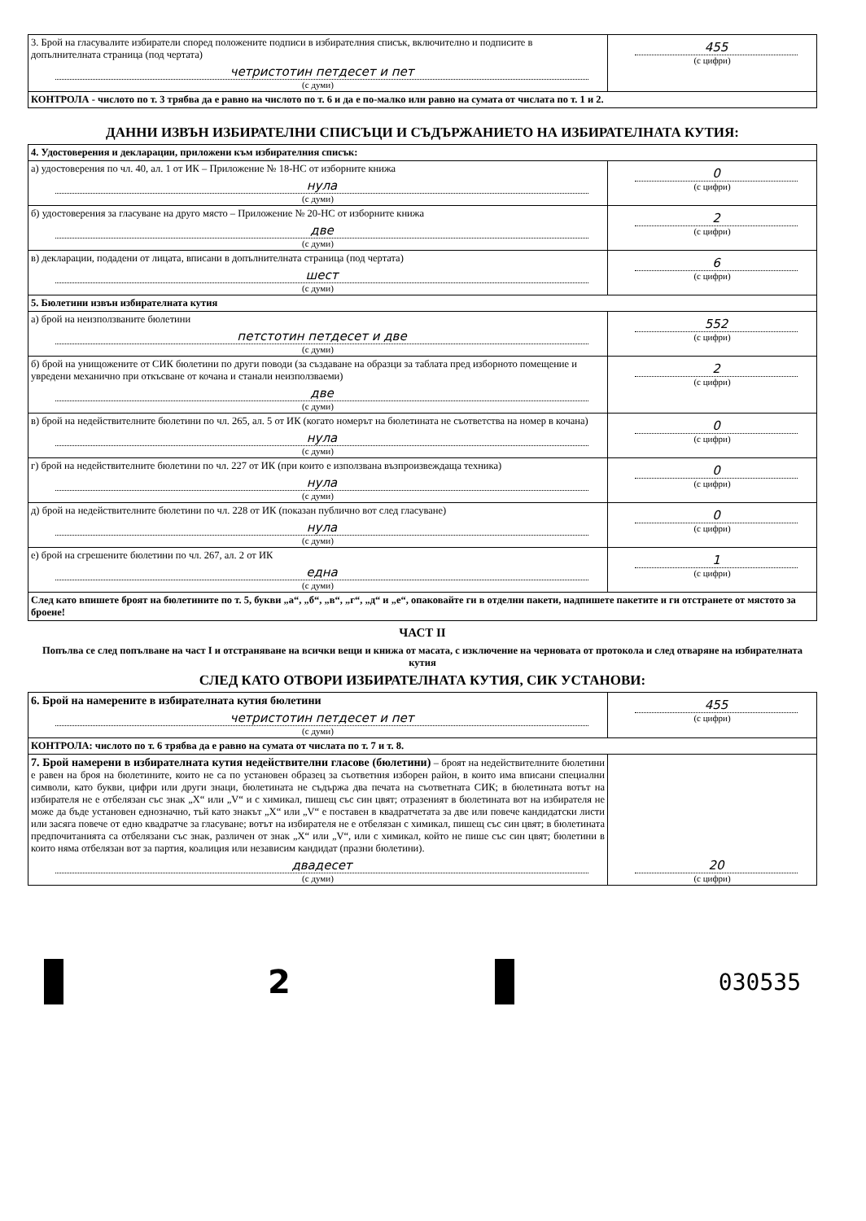| 3. Брой на гласувалите избиратели според положените подписи в избирателния списък, включително и подписите в допълнителната страница (под чертата) четристотин петдесет и пет (с думи) | 455 (с цифри) |
| КОНТРОЛА - числото по т. 3 трябва да е равно на числото по т. 6 и да е по-малко или равно на сумата от числата по т. 1 и 2. | |
ДАННИ ИЗВЪН ИЗБИРАТЕЛНИ СПИСЪЦИ И СЪДЪРЖАНИЕТО НА ИЗБИРАТЕЛНАТА КУТИЯ:
| 4. Удостоверения и декларации, приложени към избирателния списък: | |
| а) удостоверения по чл. 40, ал. 1 от ИК – Приложение № 18-НС от изборните книжа нула (с думи) | 0 (с цифри) |
| б) удостоверения за гласуване на друго място – Приложение № 20-НС от изборните книжа две (с думи) | 2 (с цифри) |
| в) декларации, подадени от лицата, вписани в допълнителната страница (под чертата) шест (с думи) | 6 (с цифри) |
| 5. Бюлетини извън избирателната кутия | |
| а) брой на неизползваните бюлетини петстотин петдесет и две (с думи) | 552 (с цифри) |
| б) брой на унищожените от СИК бюлетини по други поводи (за създаване на образци за таблата пред изборното помещение и увредени механично при откъсване от кочана и станали неизползваеми) две (с думи) | 2 (с цифри) |
| в) брой на недействителните бюлетини по чл. 265, ал. 5 от ИК (когато номерът на бюлетината не съответства на номер в кочана) нула (с думи) | 0 (с цифри) |
| г) брой на недействителните бюлетини по чл. 227 от ИК (при които е използвана възпроизвеждаща техника) нула (с думи) | 0 (с цифри) |
| д) брой на недействителните бюлетини по чл. 228 от ИК (показан публично вот след гласуване) нула (с думи) | 0 (с цифри) |
| е) брой на сгрешените бюлетини по чл. 267, ал. 2 от ИК една (с думи) | 1 (с цифри) |
| След като впишете броят на бюлетините по т. 5, букви „а“, „б“, „в“, „г“, „д“ и „е“, опаковайте ги в отделни пакети, надпишете пакетите и ги отстранете от мястото за броене! | |
ЧАСТ II
Попълва се след попълване на част I и отстраняване на всички вещи и книжа от масата, с изключение на черновата от протокола и след отваряне на избирателната кутия
СЛЕД КАТО ОТВОРИ ИЗБИРАТЕЛНАТА КУТИЯ, СИК УСТАНОВИ:
| 6. Брой на намерените в избирателната кутия бюлетини четристотин петдесет и пет (с думи) | 455 (с цифри) |
| КОНТРОЛА: числото по т. 6 трябва да е равно на сумата от числата по т. 7 и т. 8. | |
| 7. Брой намерени в избирателната кутия недействителни гласове (бюлетини) – броят на недействителните бюлетини е равен на броя на бюлетините, които не са по установен образец за съответния изборен район, в които има вписани специални символи, като букви, цифри или други знаци, бюлетината не съдържа два печата на съответната СИК; в бюлетината вотът на избирателя не е отбелязан със знак „X“ или „V“ и с химикал, пишещ със син цвят; отразеният в бюлетината вот на избирателя не може да бъде установен еднозначно, тъй като знакът „X“ или „V“ е поставен в квадратчетата за две или повече кандидатски листи или засяга повече от едно квадратче за гласуване; вотът на избирателя не е отбелязан с химикал, пишещ със син цвят; в бюлетината предпочитанията са отбелязани със знак, различен от знак „X“ или „V“, или с химикал, който не пише със син цвят; бюлетини в които няма отбелязан вот за партия, коалиция или независим кандидат (празни бюлетини). двадесет (с думи) | 20 (с цифри) |
2
030535